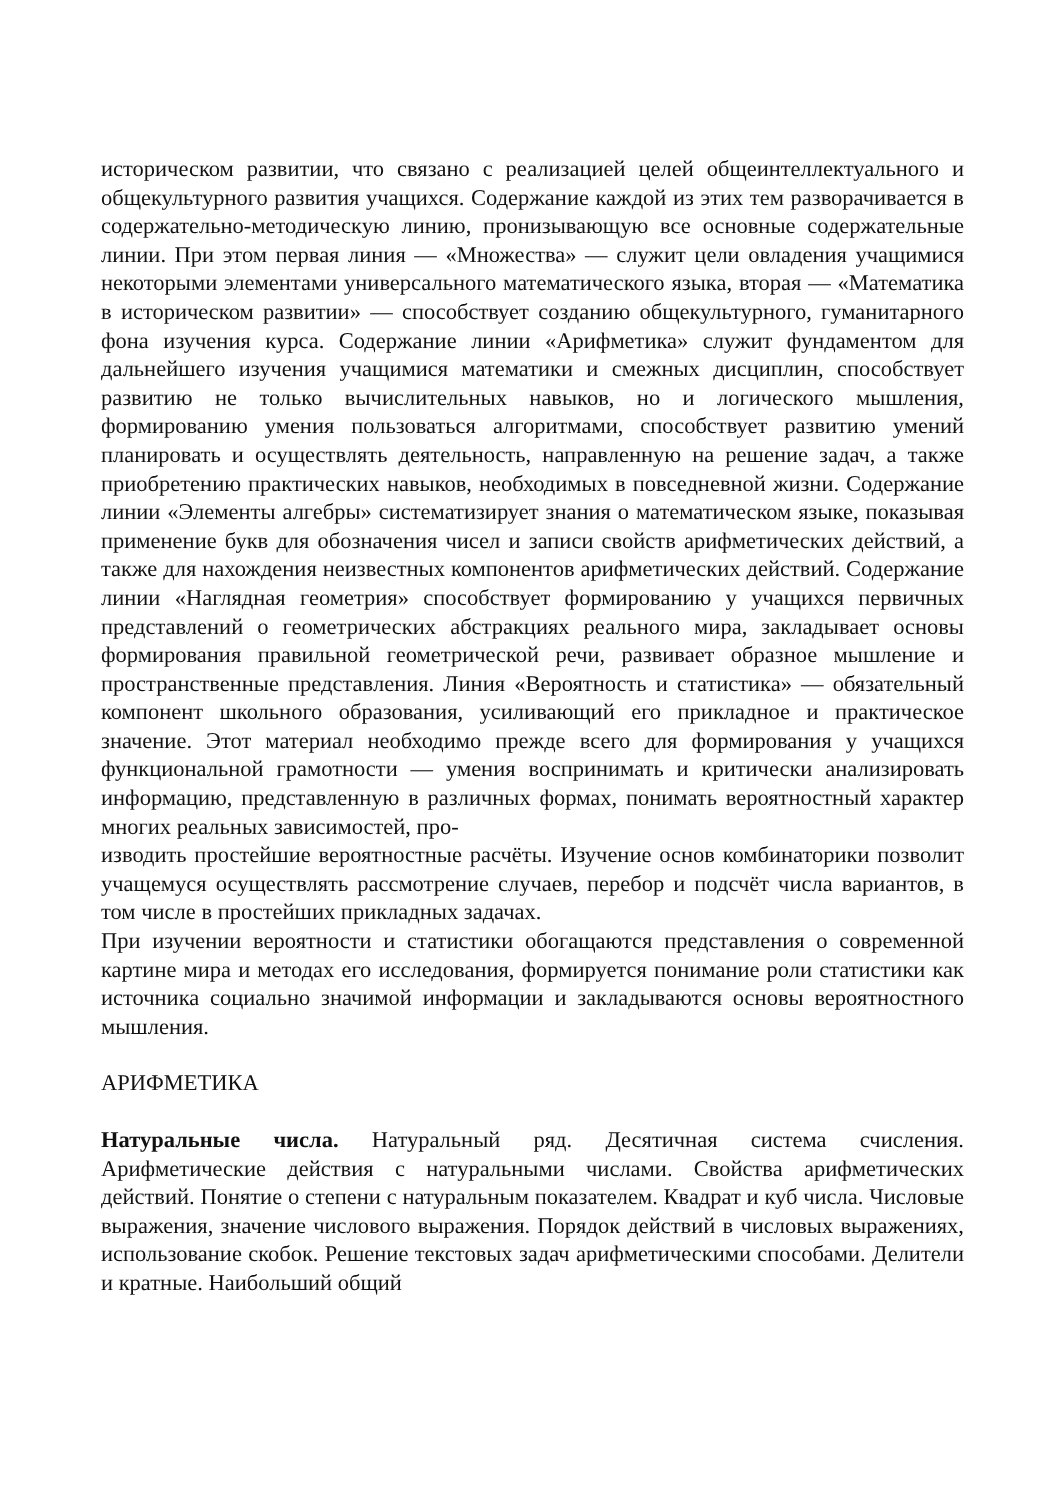историческом развитии, что связано с реализацией целей общеинтеллектуального и общекультурного развития учащихся. Содержание каждой из этих тем разворачивается в содержательно-методическую линию, пронизывающую все основные содержательные линии. При этом первая линия — «Множества» — служит цели овладения учащимися некоторыми элементами универсального математического языка, вторая — «Математика в историческом развитии» — способствует созданию общекультурного, гуманитарного фона изучения курса. Содержание линии «Арифметика» служит фундаментом для дальнейшего изучения учащимися математики и смежных дисциплин, способствует развитию не только вычислительных навыков, но и логического мышления, формированию умения пользоваться алгоритмами, способствует развитию умений планировать и осуществлять деятельность, направленную на решение задач, а также приобретению практических навыков, необходимых в повседневной жизни. Содержание линии «Элементы алгебры» систематизирует знания о математическом языке, показывая применение букв для обозначения чисел и записи свойств арифметических действий, а также для нахождения неизвестных компонентов арифметических действий. Содержание линии «Наглядная геометрия» способствует формированию у учащихся первичных представлений о геометрических абстракциях реального мира, закладывает основы формирования правильной геометрической речи, развивает образное мышление и пространственные представления. Линия «Вероятность и статистика» — обязательный компонент школьного образования, усиливающий его прикладное и практическое значение. Этот материал необходимо прежде всего для формирования у учащихся функциональной грамотности — умения воспринимать и критически анализировать информацию, представленную в различных формах, понимать вероятностный характер многих реальных зависимостей, про-
изводить простейшие вероятностные расчёты. Изучение основ комбинаторики позволит учащемуся осуществлять рассмотрение случаев, перебор и подсчёт числа вариантов, в том числе в простейших прикладных задачах.
При изучении вероятности и статистики обогащаются представления о современной картине мира и методах его исследования, формируется понимание роли статистики как источника социально значимой информации и закладываются основы вероятностного мышления.
АРИФМЕТИКА
Натуральные числа. Натуральный ряд. Десятичная система счисления. Арифметические действия с натуральными числами. Свойства арифметических действий. Понятие о степени с натуральным показателем. Квадрат и куб числа. Числовые выражения, значение числового выражения. Порядок действий в числовых выражениях, использование скобок. Решение текстовых задач арифметическими способами. Делители и кратные. Наибольший общий